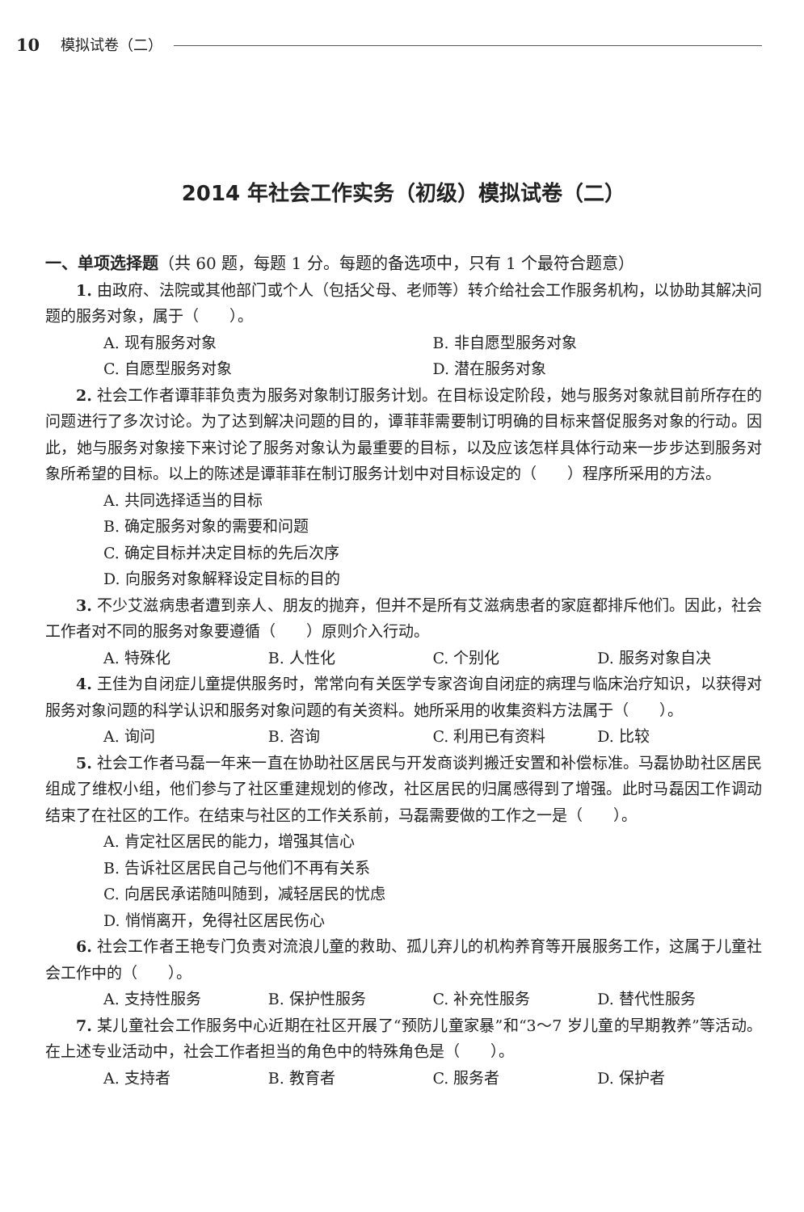10 模拟试卷（二）
2014 年社会工作实务（初级）模拟试卷（二）
一、单项选择题（共 60 题，每题 1 分。每题的备选项中，只有 1 个最符合题意）
1. 由政府、法院或其他部门或个人（包括父母、老师等）转介给社会工作服务机构，以协助其解决问题的服务对象，属于（　　）。
A. 现有服务对象 B. 非自愿型服务对象
C. 自愿型服务对象 D. 潜在服务对象
2. 社会工作者谭菲菲负责为服务对象制订服务计划。在目标设定阶段，她与服务对象就目前所存在的问题进行了多次讨论。为了达到解决问题的目的，谭菲菲需要制订明确的目标来督促服务对象的行动。因此，她与服务对象接下来讨论了服务对象认为最重要的目标，以及应该怎样具体行动来一步步达到服务对象所希望的目标。以上的陈述是谭菲菲在制订服务计划中对目标设定的（　　）程序所采用的方法。
A. 共同选择适当的目标
B. 确定服务对象的需要和问题
C. 确定目标并决定目标的先后次序
D. 向服务对象解释设定目标的目的
3. 不少艾滋病患者遭到亲人、朋友的抛弃，但并不是所有艾滋病患者的家庭都排斥他们。因此，社会工作者对不同的服务对象要遵循（　　）原则介入行动。
A. 特殊化 B. 人性化 C. 个别化 D. 服务对象自决
4. 王佳为自闭症儿童提供服务时，常常向有关医学专家咨询自闭症的病理与临床治疗知识，以获得对服务对象问题的科学认识和服务对象问题的有关资料。她所采用的收集资料方法属于（　　）。
A. 询问 B. 咨询 C. 利用已有资料 D. 比较
5. 社会工作者马磊一年来一直在协助社区居民与开发商谈判搬迁安置和补偿标准。马磊协助社区居民组成了维权小组，他们参与了社区重建规划的修改，社区居民的归属感得到了增强。此时马磊因工作调动结束了在社区的工作。在结束与社区的工作关系前，马磊需要做的工作之一是（　　）。
A. 肯定社区居民的能力，增强其信心
B. 告诉社区居民自己与他们不再有关系
C. 向居民承诺随叫随到，减轻居民的忧虑
D. 悄悄离开，免得社区居民伤心
6. 社会工作者王艳专门负责对流浪儿童的救助、孤儿弃儿的机构养育等开展服务工作，这属于儿童社会工作中的（　　）。
A. 支持性服务 B. 保护性服务 C. 补充性服务 D. 替代性服务
7. 某儿童社会工作服务中心近期在社区开展了“预防儿童家暴”和“3～7 岁儿童的早期教养”等活动。在上述专业活动中，社会工作者担当的角色中的特殊角色是（　　）。
A. 支持者 B. 教育者 C. 服务者 D. 保护者